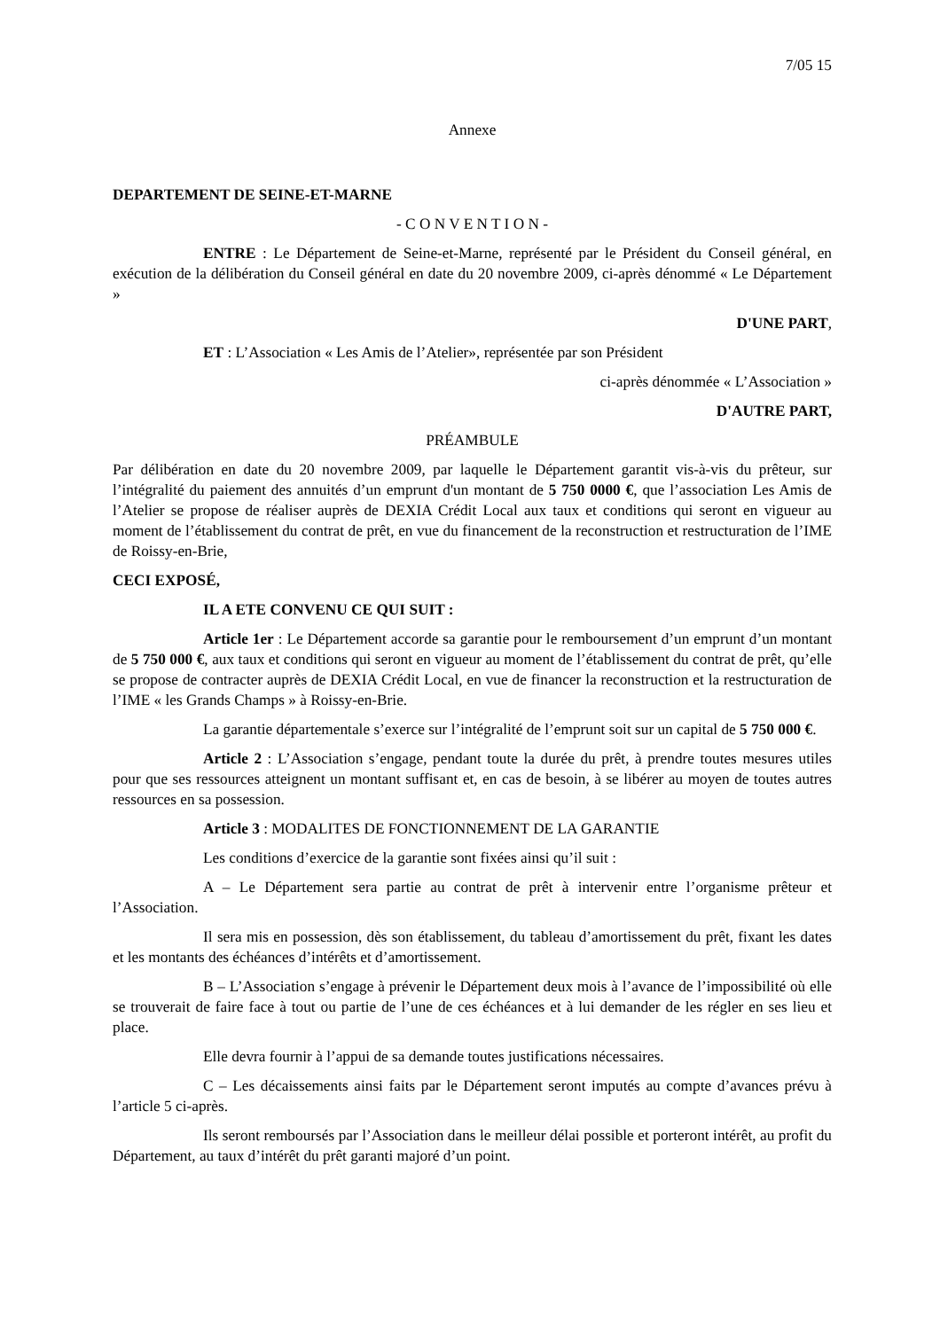7/05 15
Annexe
DEPARTEMENT DE SEINE-ET-MARNE
- C O N V E N T I O N -
ENTRE : Le Département de Seine-et-Marne, représenté par le Président du Conseil général, en exécution de la délibération du Conseil général en date du 20 novembre 2009, ci-après dénommé « Le Département »
D'UNE PART,
ET : L’Association « Les Amis de l’Atelier», représentée par son Président
ci-après dénommée « L’Association »
D'AUTRE PART,
PRÉAMBULE
Par délibération en date du 20 novembre 2009, par laquelle le Département garantit vis-à-vis du prêteur, sur l’intégralité du paiement des annuités d’un emprunt d'un montant de 5 750 0000 €, que l’association Les Amis de l’Atelier se propose de réaliser auprès de DEXIA Crédit Local aux taux et conditions qui seront en vigueur au moment de l’établissement du contrat de prêt, en vue du financement de la reconstruction et restructuration de l’IME de Roissy-en-Brie,
CECI EXPOSÉ,
IL A ETE CONVENU CE QUI SUIT :
Article 1er : Le Département accorde sa garantie pour le remboursement d’un emprunt d’un montant de 5 750 000 €, aux taux et conditions qui seront en vigueur au moment de l’établissement du contrat de prêt, qu’elle se propose de contracter auprès de DEXIA Crédit Local, en vue de financer la reconstruction et la restructuration de l’IME « les Grands Champs » à Roissy-en-Brie.
La garantie départementale s’exerce sur l’intégralité de l’emprunt soit sur un capital de 5 750 000 €.
Article 2 : L’Association s’engage, pendant toute la durée du prêt, à prendre toutes mesures utiles pour que ses ressources atteignent un montant suffisant et, en cas de besoin, à se libérer au moyen de toutes autres ressources en sa possession.
Article 3 : MODALITES DE FONCTIONNEMENT DE LA GARANTIE
Les conditions d’exercice de la garantie sont fixées ainsi qu’il suit :
A – Le Département sera partie au contrat de prêt à intervenir entre l’organisme prêteur et l’Association.
Il sera mis en possession, dès son établissement, du tableau d’amortissement du prêt, fixant les dates et les montants des échéances d’intérêts et d’amortissement.
B – L’Association s’engage à prévenir le Département deux mois à l’avance de l’impossibilité où elle se trouverait de faire face à tout ou partie de l’une de ces échéances et à lui demander de les régler en ses lieu et place.
Elle devra fournir à l’appui de sa demande toutes justifications nécessaires.
C – Les décaissements ainsi faits par le Département seront imputés au compte d’avances prévu à l’article 5 ci-après.
Ils seront remboursés par l’Association dans le meilleur délai possible et porteront intérêt, au profit du Département, au taux d’intérêt du prêt garanti majoré d’un point.